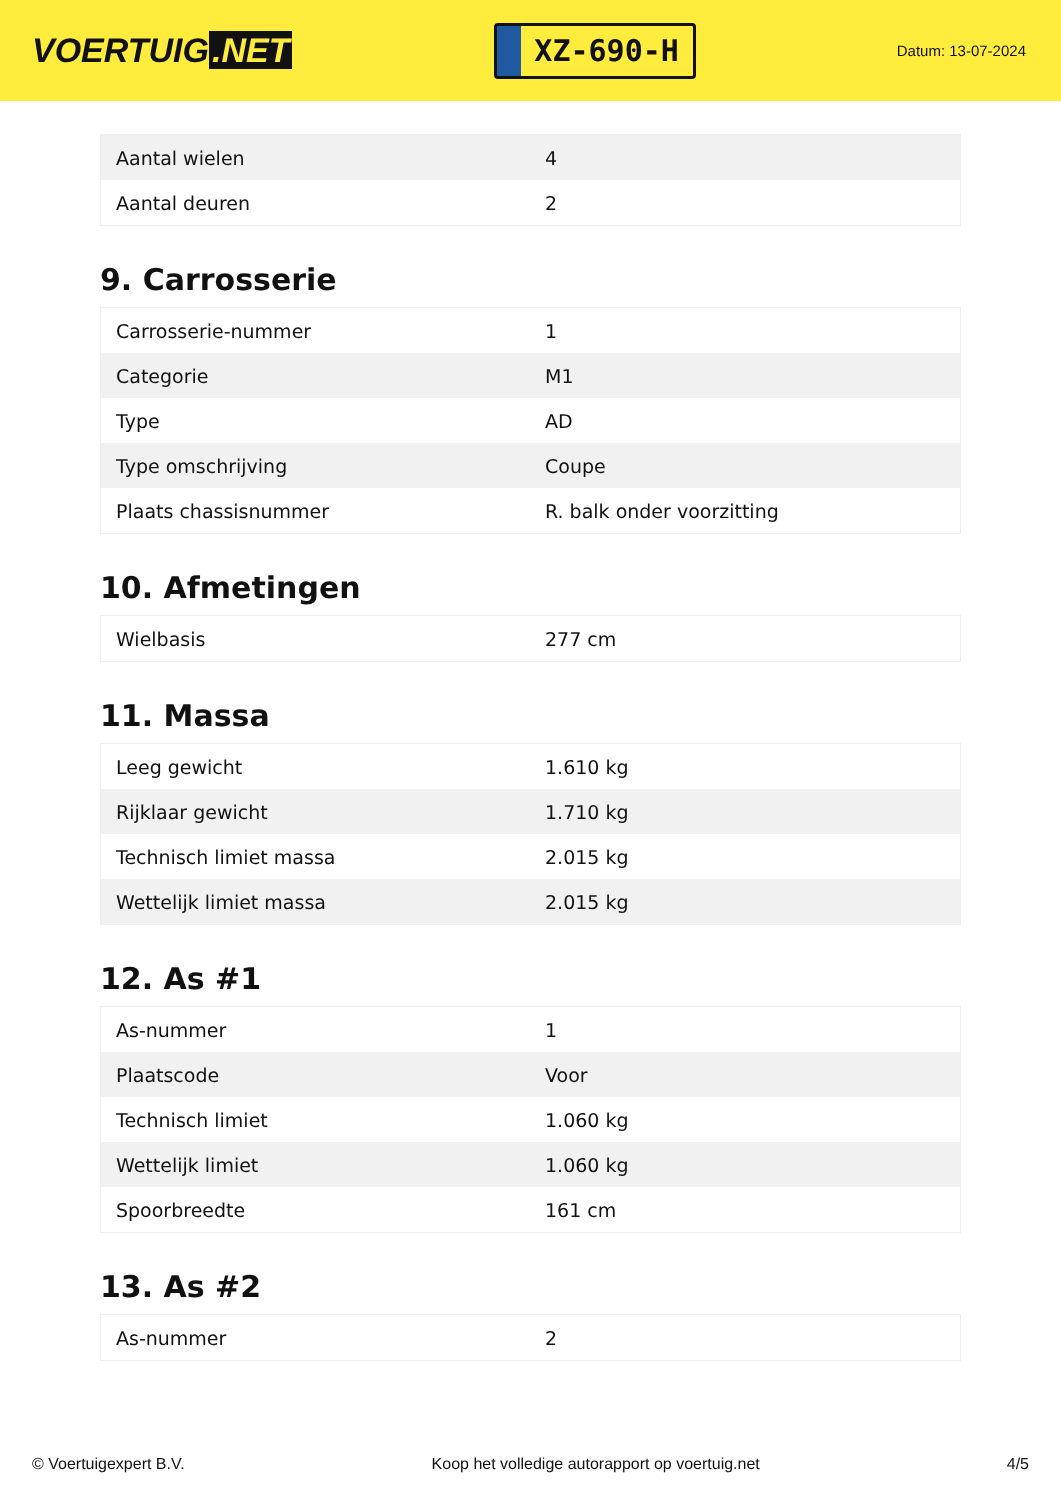VOERTUIG.NET
XZ-690-H
Datum: 13-07-2024
| Aantal wielen | 4 |
| Aantal deuren | 2 |
9. Carrosserie
| Carrosserie-nummer | 1 |
| Categorie | M1 |
| Type | AD |
| Type omschrijving | Coupe |
| Plaats chassisnummer | R. balk onder voorzitting |
10. Afmetingen
| Wielbasis | 277 cm |
11. Massa
| Leeg gewicht | 1.610 kg |
| Rijklaar gewicht | 1.710 kg |
| Technisch limiet massa | 2.015 kg |
| Wettelijk limiet massa | 2.015 kg |
12. As #1
| As-nummer | 1 |
| Plaatscode | Voor |
| Technisch limiet | 1.060 kg |
| Wettelijk limiet | 1.060 kg |
| Spoorbreedte | 161 cm |
13. As #2
| As-nummer | 2 |
© Voertuigexpert B.V. Koop het volledige autorapport op voertuig.net 4/5